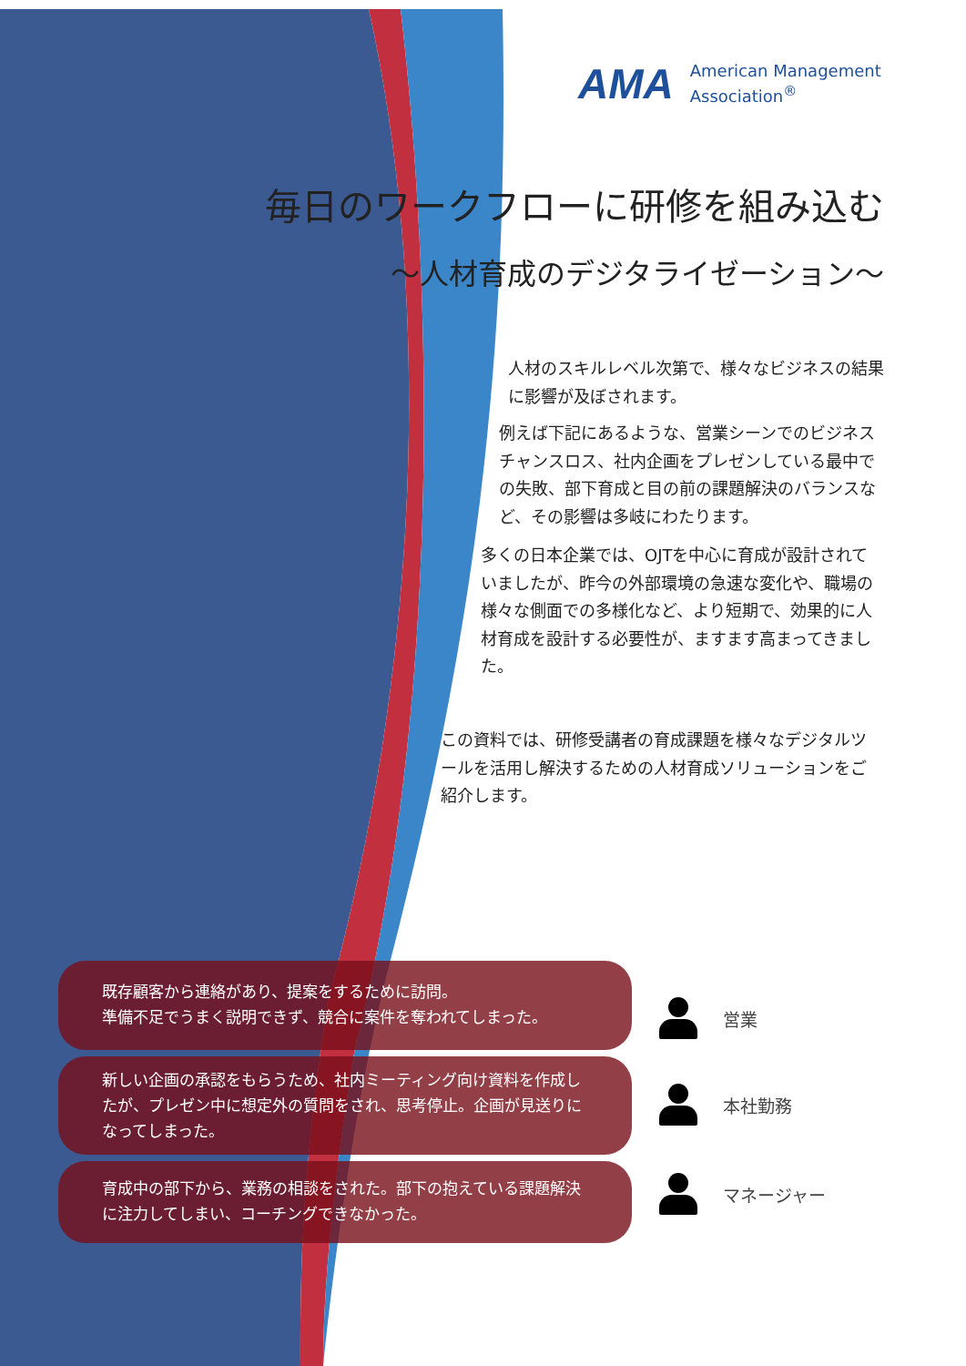AMA American Management
Association<sup>®</sup>
毎日のワークフローに研修を組み込む
～人材育成のデジタライゼーション～
人材のスキルレベル次第で、様々なビジネスの結果に影響が及ぼされます。
例えば下記にあるような、営業シーンでのビジネスチャンスロス、社内企画をプレゼンしている最中での失敗、部下育成と目の前の課題解決のバランスなど、その影響は多岐にわたります。
多くの日本企業では、OJTを中心に育成が設計されていましたが、昨今の外部環境の急速な変化や、職場の様々な側面での多様化など、より短期で、効果的に人材育成を設計する必要性が、ますます高まってきました。
この資料では、研修受講者の育成課題を様々なデジタルツールを活用し解決するための人材育成ソリューションをご紹介します。
既存顧客から連絡があり、提案をするために訪問。
準備不足でうまく説明できず、競合に案件を奪われてしまった。
営業
新しい企画の承認をもらうため、社内ミーティング向け資料を作成したが、プレゼン中に想定外の質問をされ、思考停止。企画が見送りになってしまった。
本社勤務
育成中の部下から、業務の相談をされた。部下の抱えている課題解決に注力してしまい、コーチングできなかった。
マネージャー